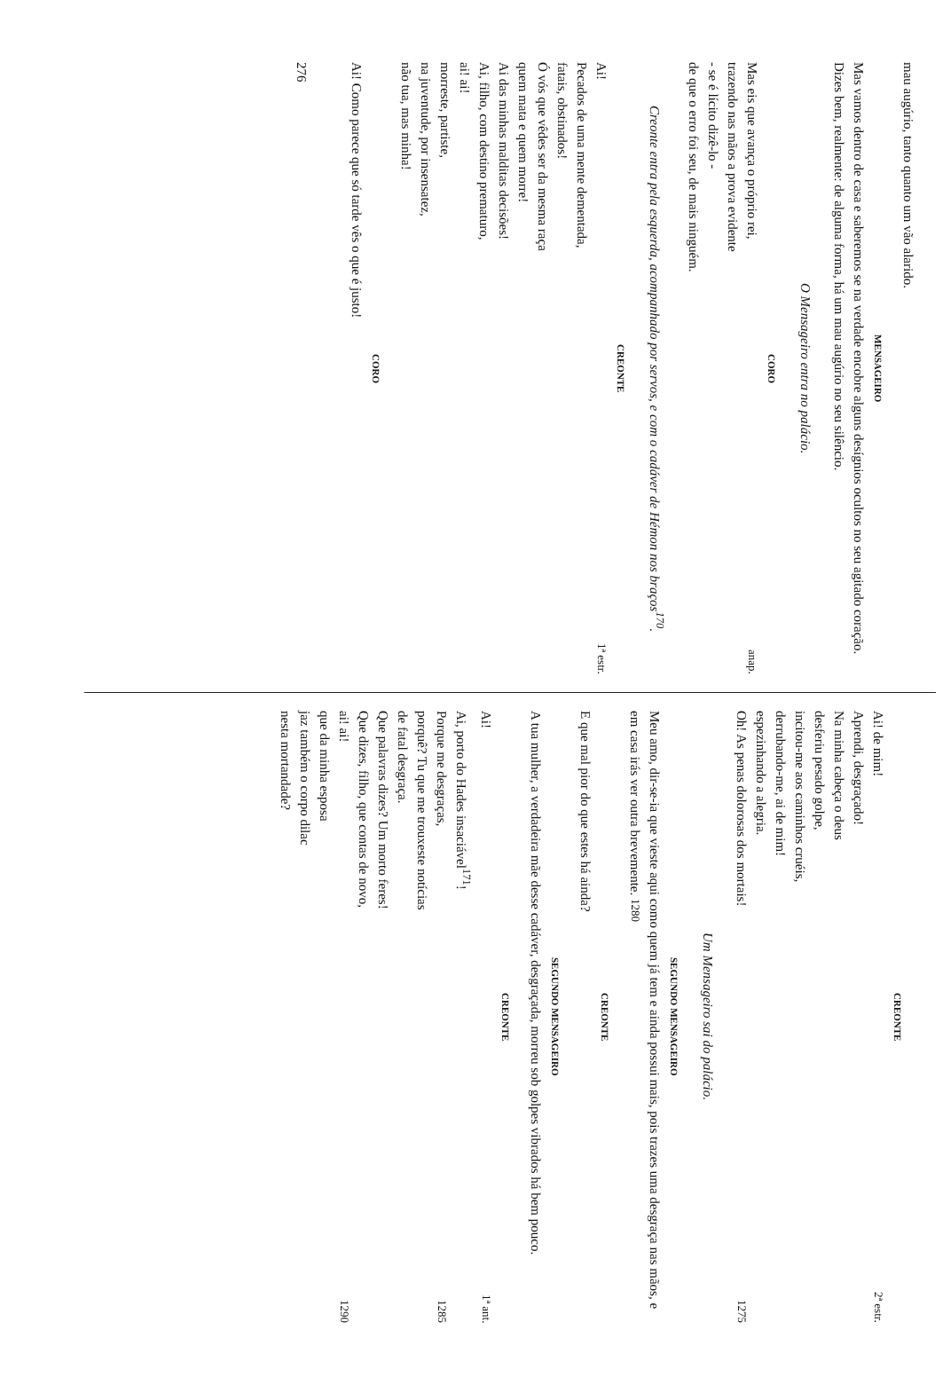mau augúrio, tanto quanto um vão alarido.
MENSAGEIRO
Mas vamos dentro de casa e saberemos se na verdade encobre alguns desígnios ocultos no seu agitado coração. Dizes bem, realmente: de alguma forma, há um mau augúrio no seu silêncio.
O Mensageiro entra no palácio.
CORO
Mas eis que avança o próprio rei, anap.
trazendo nas mãos a prova evidente
- se é lícito dizê-lo -
de que o erro foi seu, de mais ninguém.
Creonte entra pela esquerda, acompanhado por servos, e com o cadáver de Hémon nos braços<sup>170</sup>.
CREONTE
Ai! 1ª estr.
Pecados de uma mente dementada,
fatais, obstinados!
Ó vós que vêdes ser da mesma raça
quem mata e quem morre!
Ai das minhas malditas decisões!
Ai, filho, com destino prematuro,
ai! ai!
morreste, partiste,
na juventude, por insensatez,
não tua, mas minha!
CORO
Ai! Como parece que só tarde vês o que é justo!
276
CREONTE
Ai! de mim! 2ª estr.
Aprendi, desgraçado!
Na minha cabeça o deus
desferiu pesado golpe,
incitou-me aos caminhos cruéis,
derrubando-me, ai de mim!
espezinhando a alegria.
Oh! As penas dolorosas dos mortais! 1275
Um Mensageiro sai do palácio.
SEGUNDO MENSAGEIRO
Meu amo, dir-se-ia que vieste aqui como quem já tem e ainda possui mais, pois trazes uma desgraça nas mãos, e em casa irás ver outra brevemente. 1280
CREONTE
E que mal pior do que estes há ainda?
SEGUNDO MENSAGEIRO
A tua mulher, a verdadeira mãe desse cadáver, desgraçada, morreu sob golpes vibrados há bem pouco.
CREONTE
Ai! 1ª ant.
Ai, porto do Hades insaciável<sup>171</sup>!
Porque me desgraças, 1285
porquê? Tu que me trouxeste notícias
de fatal desgraça.
Que palavras dizes? Um morto feres!
Que dizes, filho, que contas de novo,
ai! ai! 1290
que da minha esposa
jaz também o corpo dilac
nesta mortandade?